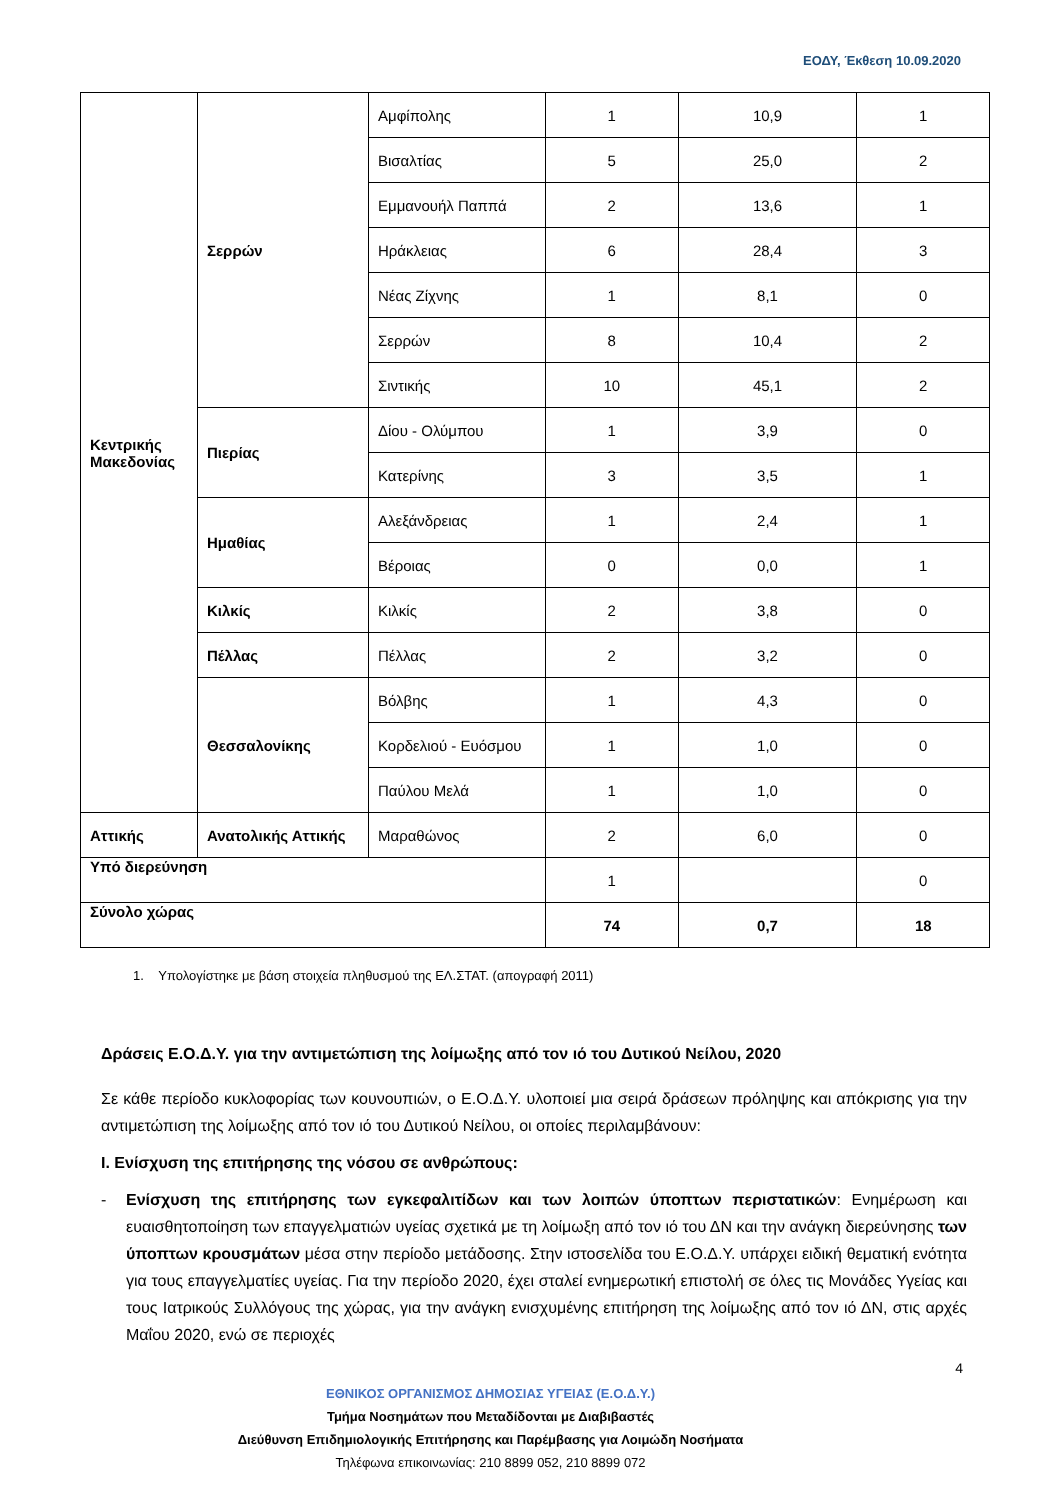ΕΟΔΥ, Έκθεση 10.09.2020
| Κεντρικής Μακεδονίας | Σερρών | Αμφίπολης | 1 | 10,9 | 1 |
| | | Βισαλτίας | 5 | 25,0 | 2 |
| | | Εμμανουήλ Παππά | 2 | 13,6 | 1 |
| | | Ηράκλειας | 6 | 28,4 | 3 |
| | | Νέας Ζίχνης | 1 | 8,1 | 0 |
| | | Σερρών | 8 | 10,4 | 2 |
| | | Σιντικής | 10 | 45,1 | 2 |
| | Πιερίας | Δίου - Ολύμπου | 1 | 3,9 | 0 |
| | | Κατερίνης | 3 | 3,5 | 1 |
| | Ημαθίας | Αλεξάνδρειας | 1 | 2,4 | 1 |
| | | Βέροιας | 0 | 0,0 | 1 |
| | Κιλκίς | Κιλκίς | 2 | 3,8 | 0 |
| | Πέλλας | Πέλλας | 2 | 3,2 | 0 |
| | Θεσσαλονίκης | Βόλβης | 1 | 4,3 | 0 |
| | | Κορδελιού - Ευόσμου | 1 | 1,0 | 0 |
| | | Παύλου Μελά | 1 | 1,0 | 0 |
| Αττικής | Ανατολικής Αττικής | Μαραθώνος | 2 | 6,0 | 0 |
| Υπό διερεύνηση | | | 1 | | 0 |
| Σύνολο χώρας | | | 74 | 0,7 | 18 |
1. Υπολογίστηκε με βάση στοιχεία πληθυσμού της ΕΛ.ΣΤΑΤ. (απογραφή 2011)
Δράσεις Ε.Ο.Δ.Υ. για την αντιμετώπιση της λοίμωξης από τον ιό του Δυτικού Νείλου, 2020
Σε κάθε περίοδο κυκλοφορίας των κουνουπιών, ο Ε.Ο.Δ.Υ. υλοποιεί μια σειρά δράσεων πρόληψης και απόκρισης για την αντιμετώπιση της λοίμωξης από τον ιό του Δυτικού Νείλου, οι οποίες περιλαμβάνουν:
I. Ενίσχυση της επιτήρησης της νόσου σε ανθρώπους:
- Ενίσχυση της επιτήρησης των εγκεφαλιτίδων και των λοιπών ύποπτων περιστατικών: Ενημέρωση και ευαισθητοποίηση των επαγγελματιών υγείας σχετικά με τη λοίμωξη από τον ιό του ΔΝ και την ανάγκη διερεύνησης των ύποπτων κρουσμάτων μέσα στην περίοδο μετάδοσης. Στην ιστοσελίδα του Ε.Ο.Δ.Υ. υπάρχει ειδική θεματική ενότητα για τους επαγγελματίες υγείας. Για την περίοδο 2020, έχει σταλεί ενημερωτική επιστολή σε όλες τις Μονάδες Υγείας και τους Ιατρικούς Συλλόγους της χώρας, για την ανάγκη ενισχυμένης επιτήρηση της λοίμωξης από τον ιό ΔΝ, στις αρχές Μαΐου 2020, ενώ σε περιοχές
4
ΕΘΝΙΚΟΣ ΟΡΓΑΝΙΣΜΟΣ ΔΗΜΟΣΙΑΣ ΥΓΕΙΑΣ (Ε.Ο.Δ.Υ.)
Τμήμα Νοσημάτων που Μεταδίδονται με Διαβιβαστές
Διεύθυνση Επιδημιολογικής Επιτήρησης και Παρέμβασης για Λοιμώδη Νοσήματα
Τηλέφωνα επικοινωνίας: 210 8899 052, 210 8899 072